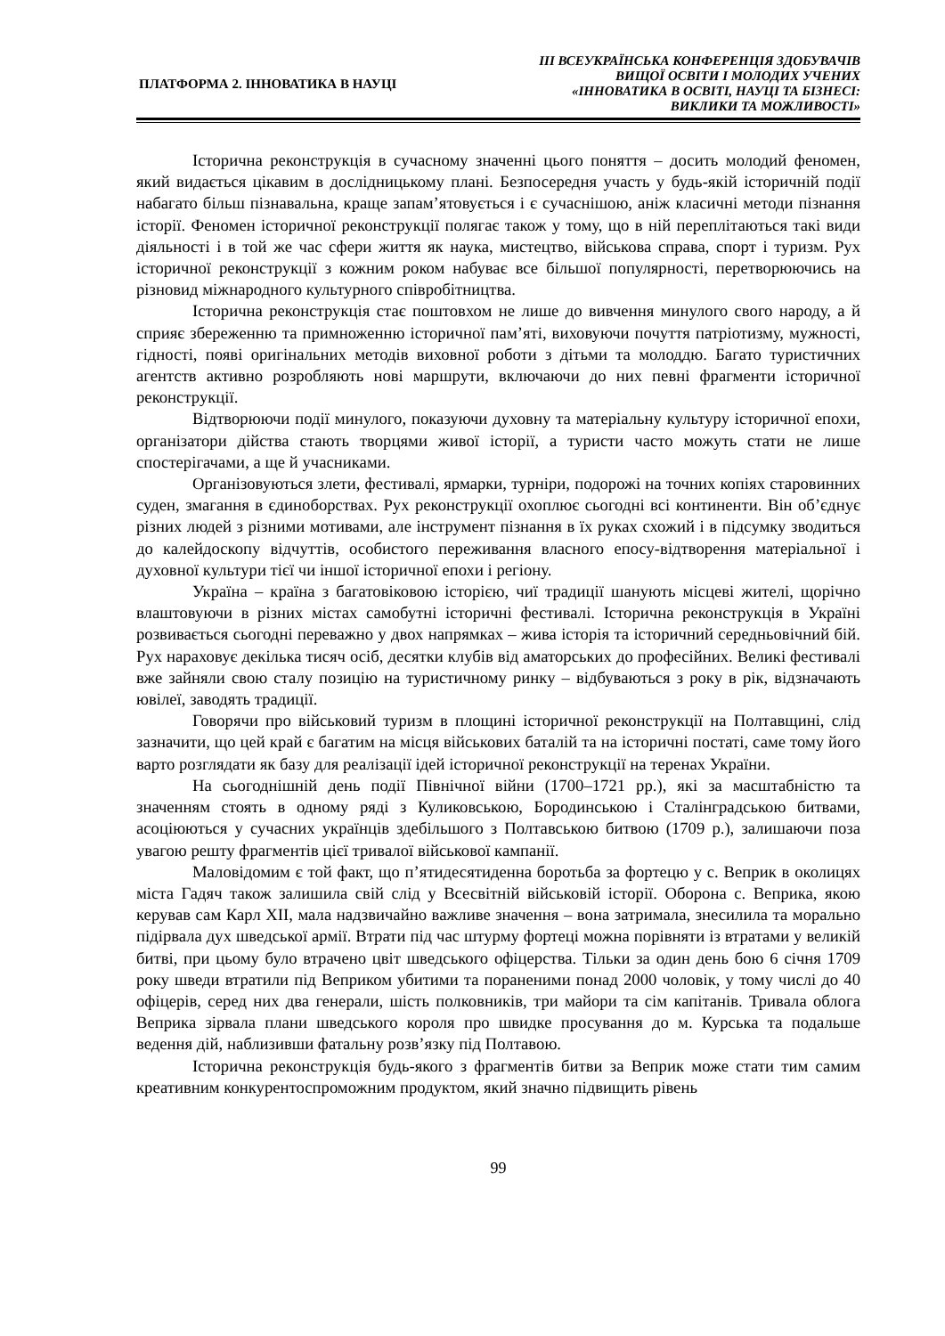ПЛАТФОРМА 2. ІННОВАТИКА В НАУЦІ
ІІІ ВСЕУКРАЇНСЬКА КОНФЕРЕНЦІЯ ЗДОБУВАЧІВ
ВИЩОЇ ОСВІТИ І МОЛОДИХ УЧЕНИХ
«ІННОВАТИКА В ОСВІТІ, НАУЦІ ТА БІЗНЕСІ:
ВИКЛИКИ ТА МОЖЛИВОСТІ»
Історична реконструкція в сучасному значенні цього поняття – досить молодий феномен, який видається цікавим в дослідницькому плані. Безпосередня участь у будь-якій історичній події набагато більш пізнавальна, краще запам’ятовується і є сучаснішою, аніж класичні методи пізнання історії. Феномен історичної реконструкції полягає також у тому, що в ній переплітаються такі види діяльності і в той же час сфери життя як наука, мистецтво, військова справа, спорт і туризм. Рух історичної реконструкції з кожним роком набуває все більшої популярності, перетворюючись на різновид міжнародного культурного співробітництва.
Історична реконструкція стає поштовхом не лише до вивчення минулого свого народу, а й сприяє збереженню та примноженню історичної пам’яті, виховуючи почуття патріотизму, мужності, гідності, появі оригінальних методів виховної роботи з дітьми та молоддю. Багато туристичних агентств активно розробляють нові маршрути, включаючи до них певні фрагменти історичної реконструкції.
Відтворюючи події минулого, показуючи духовну та матеріальну культуру історичної епохи, організатори дійства стають творцями живої історії, а туристи часто можуть стати не лише спостерігачами, а ще й учасниками.
Організовуються злети, фестивалі, ярмарки, турніри, подорожі на точних копіях старовинних суден, змагання в єдиноборствах. Рух реконструкції охоплює сьогодні всі континенти. Він об’єднує різних людей з різними мотивами, але інструмент пізнання в їх руках схожий і в підсумку зводиться до калейдоскопу відчуттів, особистого переживання власного епосу-відтворення матеріальної і духовної культури тієї чи іншої історичної епохи і регіону.
Україна – країна з багатовіковою історією, чиї традиції шанують місцеві жителі, щорічно влаштовуючи в різних містах самобутні історичні фестивалі. Історична реконструкція в Україні розвивається сьогодні переважно у двох напрямках – жива історія та історичний середньовічний бій. Рух нараховує декілька тисяч осіб, десятки клубів від аматорських до професійних. Великі фестивалі вже зайняли свою сталу позицію на туристичному ринку – відбуваються з року в рік, відзначають ювілеї, заводять традиції.
Говорячи про військовий туризм в площині історичної реконструкції на Полтавщині, слід зазначити, що цей край є багатим на місця військових баталій та на історичні постаті, саме тому його варто розглядати як базу для реалізації ідей історичної реконструкції на теренах України.
На сьогоднішній день події Північної війни (1700–1721 рр.), які за масштабністю та значенням стоять в одному ряді з Куликовською, Бородинською і Сталінградською битвами, асоціюються у сучасних українців здебільшого з Полтавською битвою (1709 р.), залишаючи поза увагою решту фрагментів цієї тривалої військової кампанії.
Маловідомим є той факт, що п’ятидесятиденна боротьба за фортецю у с. Веприк в околицях міста Гадяч також залишила свій слід у Всесвітній військовій історії. Оборона с. Веприка, якою керував сам Карл XII, мала надзвичайно важливе значення – вона затримала, знесилила та морально підірвала дух шведської армії. Втрати під час штурму фортеці можна порівняти із втратами у великій битві, при цьому було втрачено цвіт шведського офіцерства. Тільки за один день бою 6 січня 1709 року шведи втратили під Веприком убитими та пораненими понад 2000 чоловік, у тому числі до 40 офіцерів, серед них два генерали, шість полковників, три майори та сім капітанів. Тривала облога Веприка зірвала плани шведського короля про швидке просування до м. Курська та подальше ведення дій, наблизивши фатальну розв’язку під Полтавою.
Історична реконструкція будь-якого з фрагментів битви за Веприк може стати тим самим креативним конкурентоспроможним продуктом, який значно підвищить рівень
99